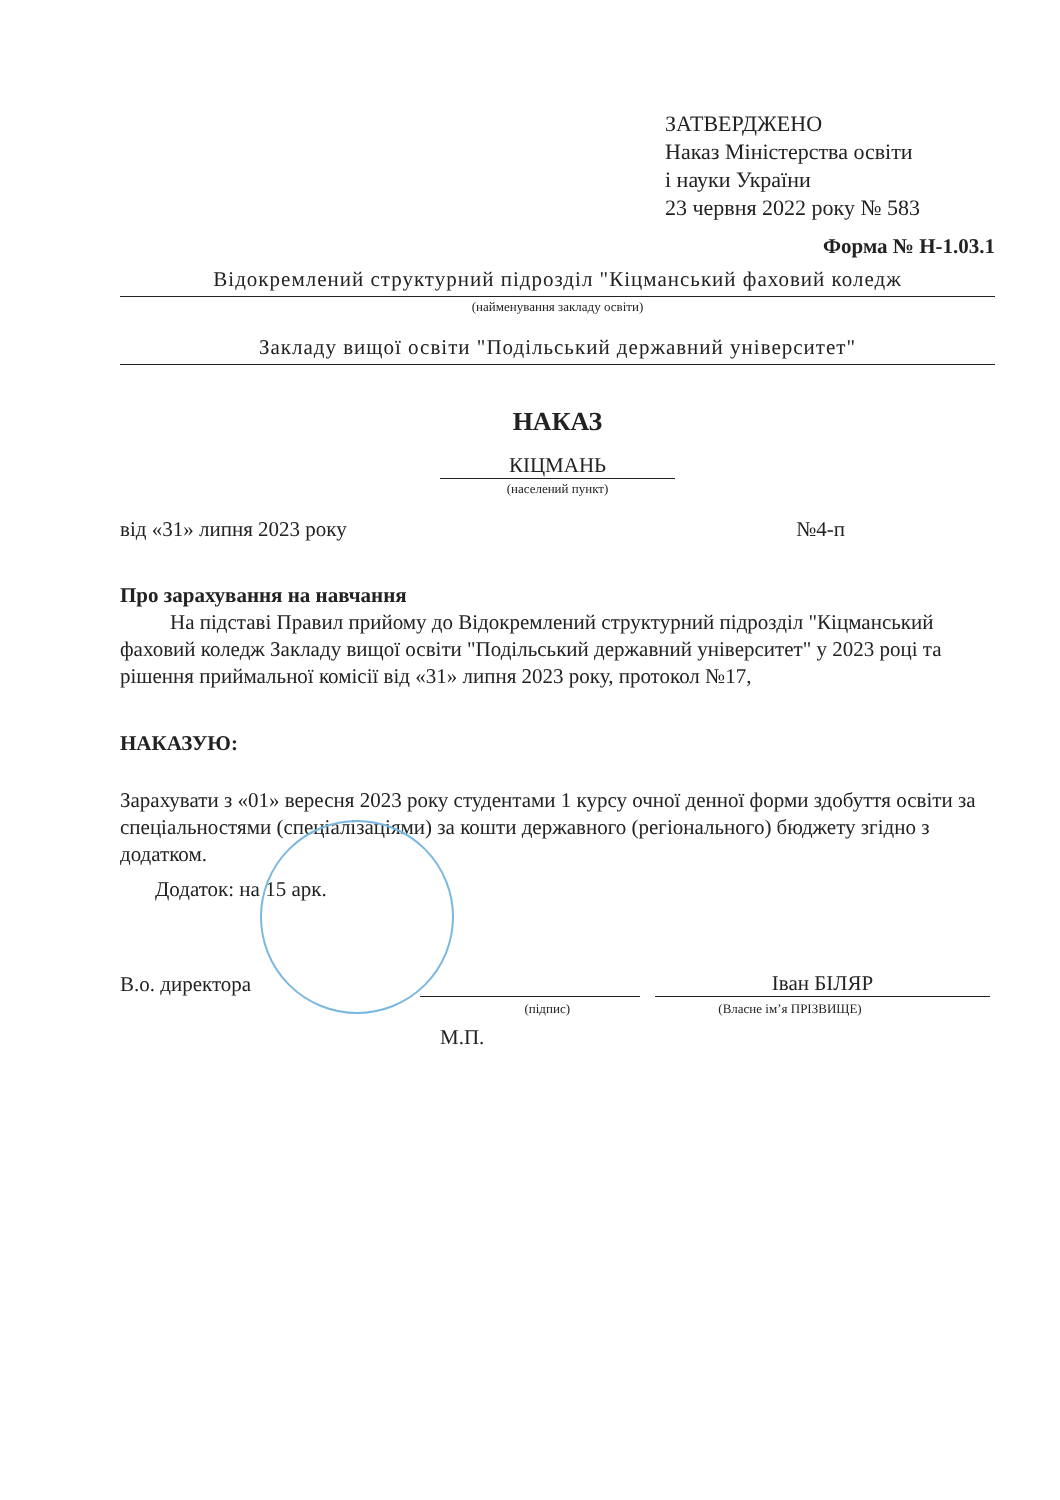ЗАТВЕРДЖЕНО
Наказ Міністерства освіти
і науки України
23 червня 2022 року № 583
Форма № Н-1.03.1
Відокремлений структурний підрозділ "Кіцманський фаховий коледж
(найменування закладу освіти)
Закладу вищої освіти "Подільський державний університет"
НАКАЗ
КІЦМАНЬ
(населений пункт)
від «31» липня 2023 року №4-п
Про зарахування на навчання
На підставі Правил прийому до Відокремлений структурний підрозділ "Кіцманський фаховий коледж Закладу вищої освіти "Подільський державний університет" у 2023 році та рішення приймальної комісії від «31» липня 2023 року, протокол №17,
НАКАЗУЮ:
Зарахувати з «01» вересня 2023 року студентами 1 курсу очної денної форми здобуття освіти за спеціальностями (спеціалізаціями) за кошти державного (регіонального) бюджету згідно з додатком.
Додаток: на 15 арк.
В.о. директора
Іван БІЛЯР
(підпис) (Власне ім’я ПРІЗВИЩЕ)
М.П.